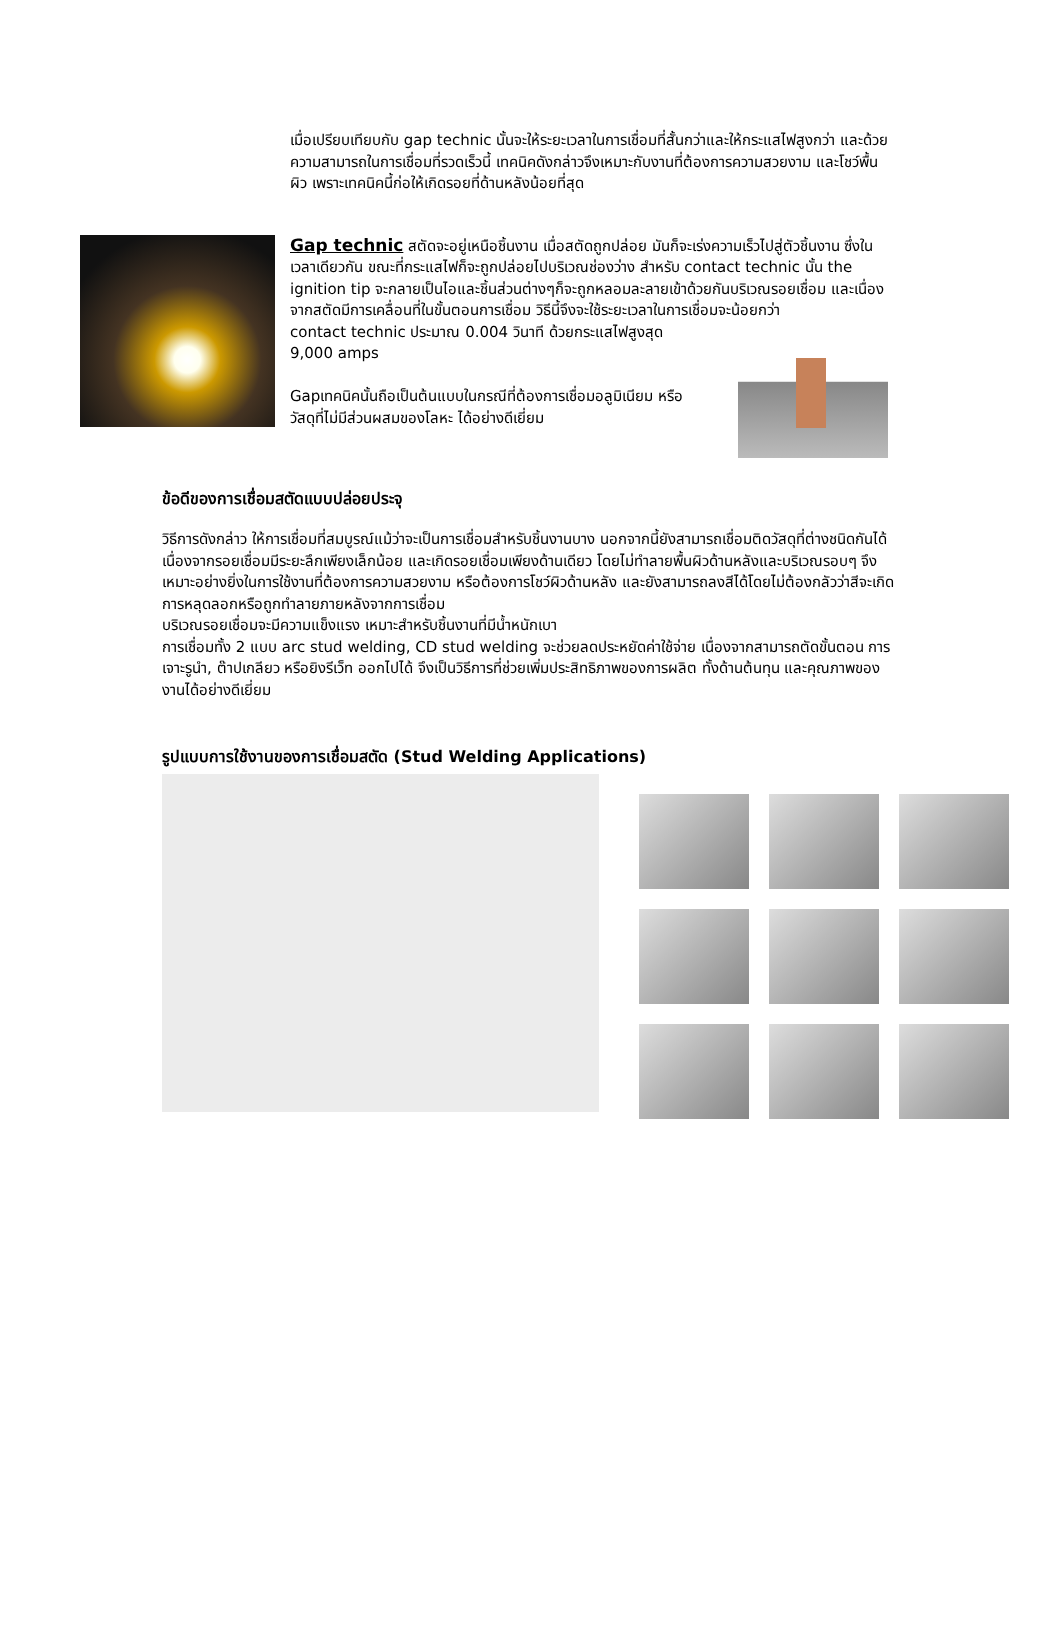เมื่อเปรียบเทียบกับ gap technic นั้นจะให้ระยะเวลาในการเชื่อมที่สั้นกว่าและให้กระแสไฟสูงกว่า และด้วยความสามารถในการเชื่อมที่รวดเร็วนี้ เทคนิคดังกล่าวจึงเหมาะกับงานที่ต้องการความสวยงาม และโชว์พื้นผิว เพราะเทคนิคนี้ก่อให้เกิดรอยที่ด้านหลังน้อยที่สุด
Gap technic สตัดจะอยู่เหนือชิ้นงาน เมื่อสตัดถูกปล่อย มันก็จะเร่งความเร็วไปสู่ตัวชิ้นงาน ซึ่งในเวลาเดียวกัน ขณะที่กระแสไฟก็จะถูกปล่อยไปบริเวณช่องว่าง สำหรับ contact technic นั้น the ignition tip จะกลายเป็นไอและชิ้นส่วนต่างๆก็จะถูกหลอมละลายเข้าด้วยกันบริเวณรอยเชื่อม และเนื่องจากสตัดมีการเคลื่อนที่ในขั้นตอนการเชื่อม วิธีนี้จึงจะใช้ระยะเวลาในการเชื่อมจะน้อยกว่า
contact technic ประมาณ 0.004 วินาที ด้วยกระแสไฟสูงสุด 9,000 amps
Gapเทคนิคนั้นถือเป็นต้นแบบในกรณีที่ต้องการเชื่อมอลูมิเนียม หรือวัสดุที่ไม่มีส่วนผสมของโลหะ ได้อย่างดีเยี่ยม
ข้อดีของการเชื่อมสตัดแบบปล่อยประจุ
วิธีการดังกล่าว ให้การเชื่อมที่สมบูรณ์แม้ว่าจะเป็นการเชื่อมสำหรับชิ้นงานบาง นอกจากนี้ยังสามารถเชื่อมติดวัสดุที่ต่างชนิดกันได้ เนื่องจากรอยเชื่อมมีระยะลึกเพียงเล็กน้อย และเกิดรอยเชื่อมเพียงด้านเดียว โดยไม่ทำลายพื้นผิวด้านหลังและบริเวณรอบๆ จึงเหมาะอย่างยิ่งในการใช้งานที่ต้องการความสวยงาม หรือต้องการโชว์ผิวด้านหลัง และยังสามารถลงสีได้โดยไม่ต้องกลัวว่าสีจะเกิดการหลุดลอกหรือถูกทำลายภายหลังจากการเชื่อม
บริเวณรอยเชื่อมจะมีความแข็งแรง เหมาะสำหรับชิ้นงานที่มีน้ำหนักเบา
การเชื่อมทั้ง 2 แบบ arc stud welding, CD stud welding จะช่วยลดประหยัดค่าใช้จ่าย เนื่องจากสามารถตัดขั้นตอน การเจาะรูนำ, ต๊าปเกลียว หรือยิงรีเว็ท ออกไปได้ จึงเป็นวิธีการที่ช่วยเพิ่มประสิทธิภาพของการผลิต ทั้งด้านต้นทุน และคุณภาพของงานได้อย่างดีเยี่ยม
รูปแบบการใช้งานของการเชื่อมสตัด (Stud Welding Applications)